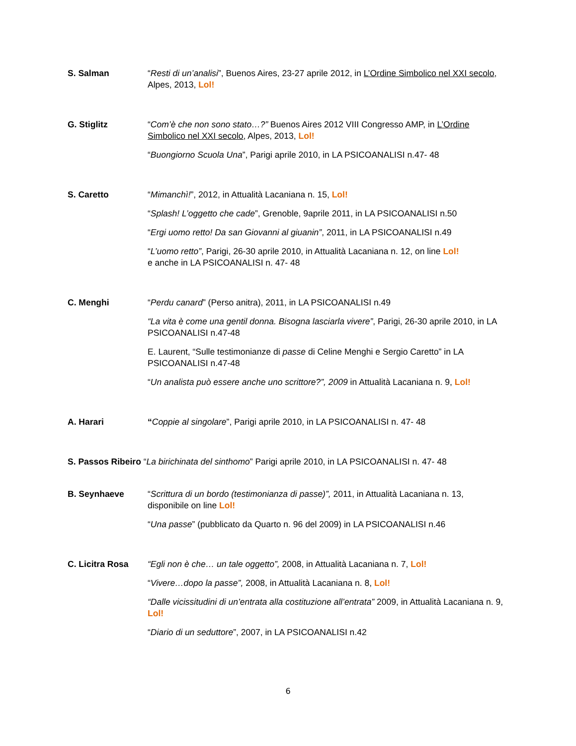S. Salman “Resti di un’analisi”, Buenos Aires, 23-27 aprile 2012, in L’Ordine Simbolico nel XXI secolo, Alpes, 2013, Lol!
G. Stiglitz “Com’è che non sono stato…?” Buenos Aires 2012 VIII Congresso AMP, in L’Ordine Simbolico nel XXI secolo, Alpes, 2013, Lol!
“Buongiorno Scuola Una”, Parigi aprile 2010, in LA PSICOANALISI n.47- 48
S. Caretto “Mimanchì!”, 2012, in Attualità Lacaniana n. 15, Lol!
“Splash! L’oggetto che cade”, Grenoble, 9aprile 2011, in LA PSICOANALISI n.50
“Ergi uomo retto! Da san Giovanni al giuanin”, 2011, in LA PSICOANALISI n.49
“L’uomo retto”, Parigi, 26-30 aprile 2010, in Attualità Lacaniana n. 12, on line Lol!
e anche in LA PSICOANALISI n. 47- 48
C. Menghi “Perdu canard” (Perso anitra), 2011, in LA PSICOANALISI n.49
“La vita è come una gentil donna. Bisogna lasciarla vivere”, Parigi, 26-30 aprile 2010, in LA PSICOANALISI n.47-48
E. Laurent, “Sulle testimonianze di passe di Celine Menghi e Sergio Caretto” in LA PSICOANALISI n.47-48
“Un analista può essere anche uno scrittore?”, 2009 in Attualità Lacaniana n. 9, Lol!
A. Harari “Coppie al singolare”, Parigi aprile 2010, in LA PSICOANALISI n. 47- 48
S. Passos Ribeiro “La birichinata del sinthomo” Parigi aprile 2010, in LA PSICOANALISI n. 47- 48
B. Seynhaeve “Scrittura di un bordo (testimonianza di passe)”, 2011, in Attualità Lacaniana n. 13, disponibile on line Lol!
“Una passe” (pubblicato da Quarto n. 96 del 2009) in LA PSICOANALISI n.46
C. Licitra Rosa “Egli non è che… un tale oggetto”, 2008, in Attualità Lacaniana n. 7, Lol!
“Vivere…dopo la passe”, 2008, in Attualità Lacaniana n. 8, Lol!
“Dalle vicissitudini di un’entrata alla costituzione all’entrata” 2009, in Attualità Lacaniana n. 9, Lol!
“Diario di un seduttore”, 2007, in LA PSICOANALISI n.42
6